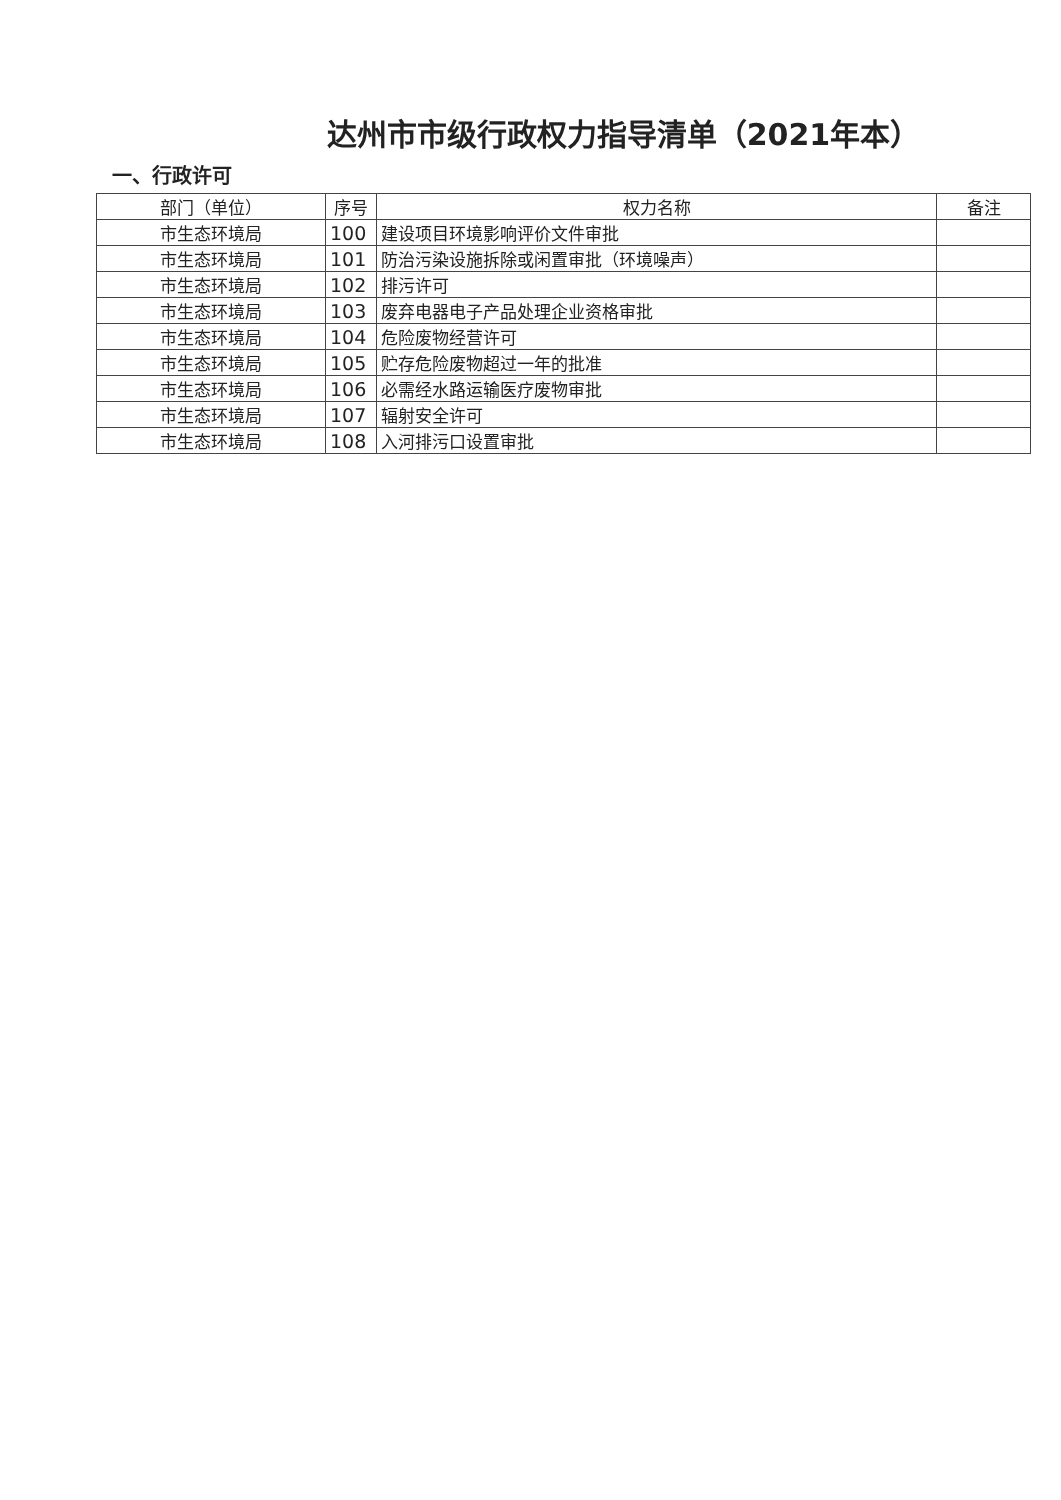达州市市级行政权力指导清单（2021年本）
一、行政许可
| 部门（单位） | 序号 | 权力名称 | 备注 |
| --- | --- | --- | --- |
| 市生态环境局 | 100 | 建设项目环境影响评价文件审批 | |
| 市生态环境局 | 101 | 防治污染设施拆除或闲置审批（环境噪声） | |
| 市生态环境局 | 102 | 排污许可 | |
| 市生态环境局 | 103 | 废弃电器电子产品处理企业资格审批 | |
| 市生态环境局 | 104 | 危险废物经营许可 | |
| 市生态环境局 | 105 | 贮存危险废物超过一年的批准 | |
| 市生态环境局 | 106 | 必需经水路运输医疗废物审批 | |
| 市生态环境局 | 107 | 辐射安全许可 | |
| 市生态环境局 | 108 | 入河排污口设置审批 | |